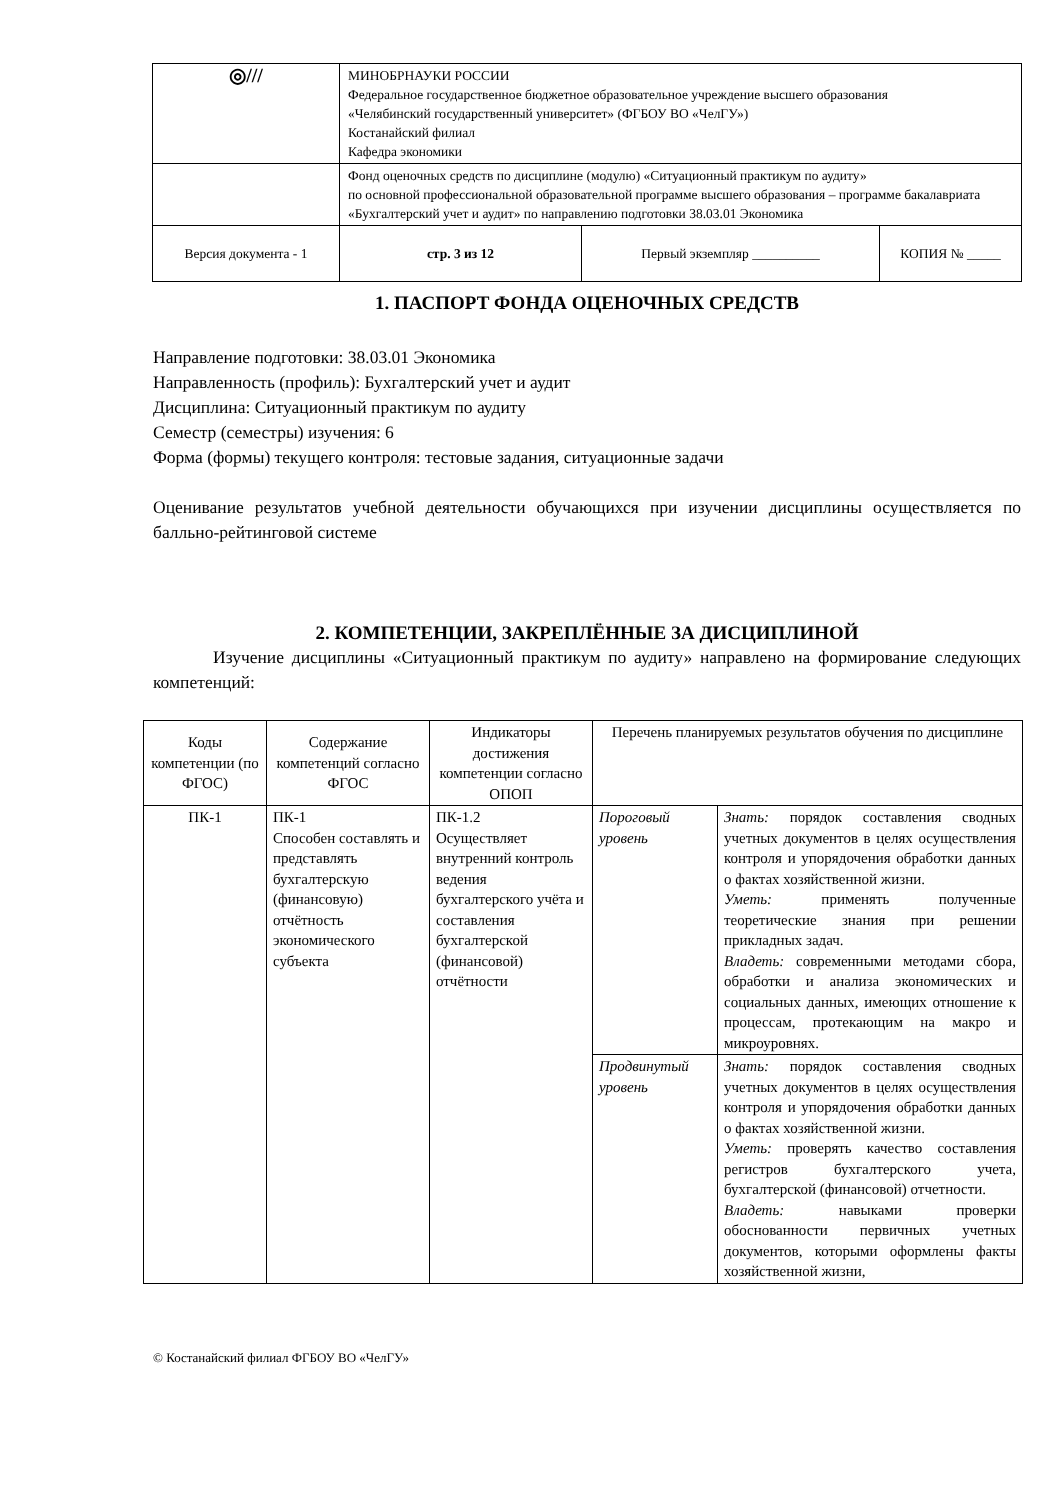| ◎/// | МИНОБРНАУКИ РОССИИ Федеральное государственное бюджетное образовательное учреждение высшего образования «Челябинский государственный университет» (ФГБОУ ВО «ЧелГУ») Костанайский филиал Кафедра экономики | | |
| | Фонд оценочных средств по дисциплине (модулю) «Ситуационный практикум по аудиту» по основной профессиональной образовательной программе высшего образования – программе бакалавриата «Бухгалтерский учет и аудит» по направлению подготовки 38.03.01 Экономика | | |
| Версия документа - 1 | стр. 3 из 12 | Первый экземпляр __________ | КОПИЯ № _____ |
1. ПАСПОРТ ФОНДА ОЦЕНОЧНЫХ СРЕДСТВ
Направление подготовки: 38.03.01 Экономика
Направленность (профиль): Бухгалтерский учет и аудит
Дисциплина: Ситуационный практикум по аудиту
Семестр (семестры) изучения: 6
Форма (формы) текущего контроля: тестовые задания, ситуационные задачи
Оценивание результатов учебной деятельности обучающихся при изучении дисциплины осуществляется по балльно-рейтинговой системе
2. КОМПЕТЕНЦИИ, ЗАКРЕПЛЁННЫЕ ЗА ДИСЦИПЛИНОЙ
Изучение дисциплины «Ситуационный практикум по аудиту» направлено на формирование следующих компетенций:
| Коды компетенции (по ФГОС) | Содержание компетенций согласно ФГОС | Индикаторы достижения компетенции согласно ОПОП | Перечень планируемых результатов обучения по дисциплине | |
| ПК-1 | ПК-1 Способен составлять и представлять бухгалтерскую (финансовую) отчётность экономического субъекта | ПК-1.2 Осуществляет внутренний контроль ведения бухгалтерского учёта и составления бухгалтерской (финансовой) отчётности | Пороговый уровень | Знать: порядок составления сводных учетных документов в целях осуществления контроля и упорядочения обработки данных о фактах хозяйственной жизни. Уметь: применять полученные теоретические знания при решении прикладных задач. Владеть: современными методами сбора, обработки и анализа экономических и социальных данных, имеющих отношение к процессам, протекающим на макро и микроуровнях. |
| | | | Продвинутый уровень | Знать: порядок составления сводных учетных документов в целях осуществления контроля и упорядочения обработки данных о фактах хозяйственной жизни. Уметь: проверять качество составления регистров бухгалтерского учета, бухгалтерской (финансовой) отчетности. Владеть: навыками проверки обоснованности первичных учетных документов, которыми оформлены факты хозяйственной жизни, |
© Костанайский филиал ФГБОУ ВО «ЧелГУ»